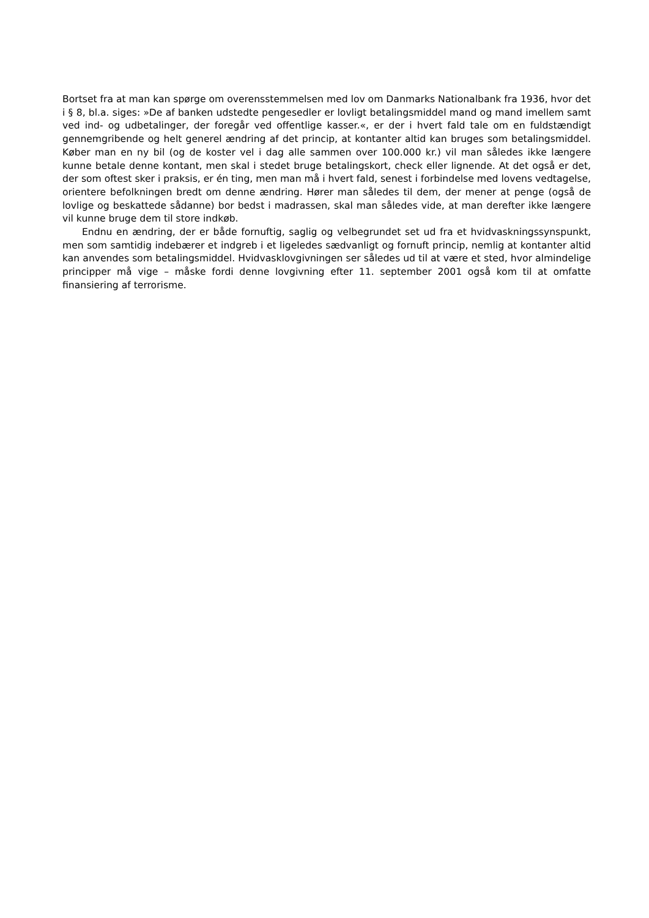Bortset fra at man kan spørge om overensstemmelsen med lov om Danmarks Nationalbank fra 1936, hvor det i § 8, bl.a. siges: »De af banken udstedte pengesedler er lovligt betalingsmiddel mand og mand imellem samt ved ind- og udbetalinger, der foregår ved offentlige kasser.«, er der i hvert fald tale om en fuldstændigt gennemgribende og helt generel ændring af det princip, at kontanter altid kan bruges som betalingsmiddel. Køber man en ny bil (og de koster vel i dag alle sammen over 100.000 kr.) vil man således ikke længere kunne betale denne kontant, men skal i stedet bruge betalingskort, check eller lignende. At det også er det, der som oftest sker i praksis, er én ting, men man må i hvert fald, senest i forbindelse med lovens vedtagelse, orientere befolkningen bredt om denne ændring. Hører man således til dem, der mener at penge (også de lovlige og beskattede sådanne) bor bedst i madrassen, skal man således vide, at man derefter ikke længere vil kunne bruge dem til store indkøb.
Endnu en ændring, der er både fornuftig, saglig og velbegrundet set ud fra et hvidvaskningssynspunkt, men som samtidig indebærer et indgreb i et ligeledes sædvanligt og fornuft princip, nemlig at kontanter altid kan anvendes som betalingsmiddel. Hvidvasklovgivningen ser således ud til at være et sted, hvor almindelige principper må vige – måske fordi denne lovgivning efter 11. september 2001 også kom til at omfatte finansiering af terrorisme.